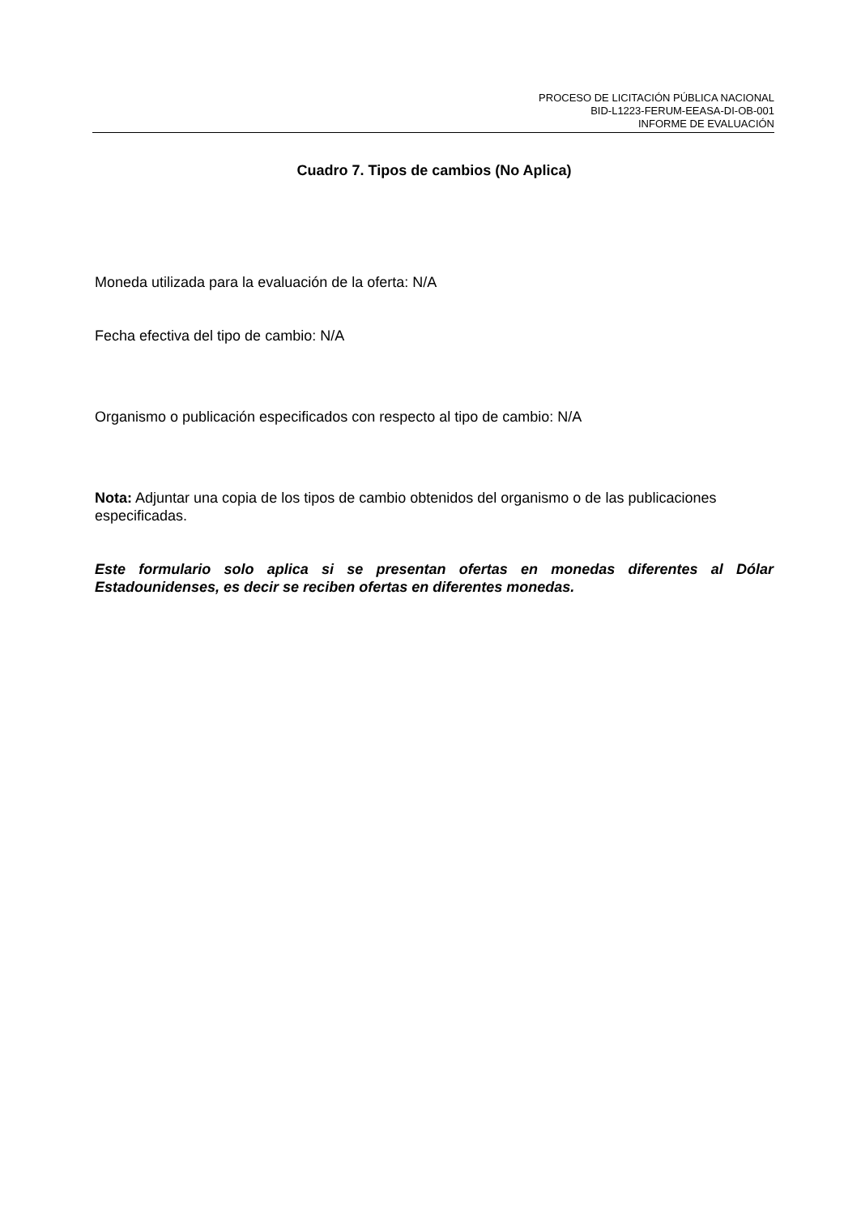PROCESO DE LICITACIÓN PÚBLICA NACIONAL
BID-L1223-FERUM-EEASA-DI-OB-001
INFORME DE EVALUACIÓN
Cuadro 7. Tipos de cambios (No Aplica)
Moneda utilizada para la evaluación de la oferta: N/A
Fecha efectiva del tipo de cambio: N/A
Organismo o publicación especificados con respecto al tipo de cambio: N/A
Nota: Adjuntar una copia de los tipos de cambio obtenidos del organismo o de las publicaciones especificadas.
Este formulario solo aplica si se presentan ofertas en monedas diferentes al Dólar Estadounidenses, es decir se reciben ofertas en diferentes monedas.